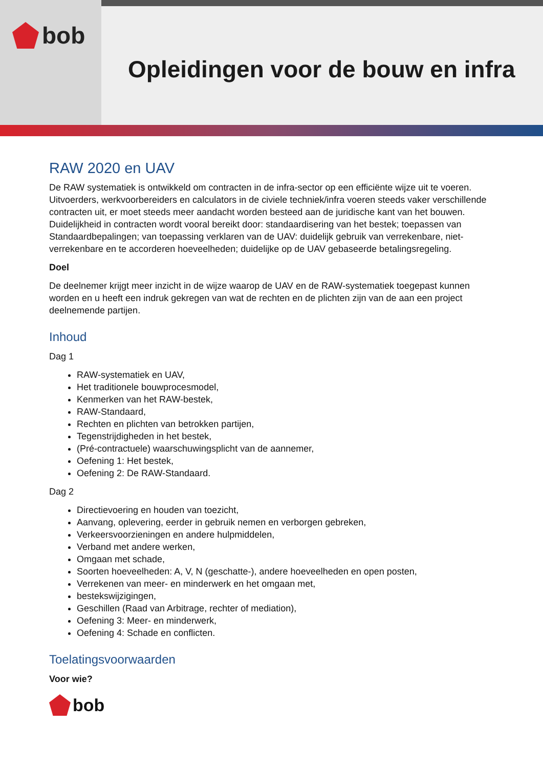bob
Opleidingen voor de bouw en infra
RAW 2020 en UAV
De RAW systematiek is ontwikkeld om contracten in de infra-sector op een efficiënte wijze uit te voeren. Uitvoerders, werkvoorbereiders en calculators in de civiele techniek/infra voeren steeds vaker verschillende contracten uit, er moet steeds meer aandacht worden besteed aan de juridische kant van het bouwen. Duidelijkheid in contracten wordt vooral bereikt door: standaardisering van het bestek; toepassen van Standaardbepalingen; van toepassing verklaren van de UAV: duidelijk gebruik van verrekenbare, niet-verrekenbare en te accorderen hoeveelheden; duidelijke op de UAV gebaseerde betalingsregeling.
Doel
De deelnemer krijgt meer inzicht in de wijze waarop de UAV en de RAW-systematiek toegepast kunnen worden en u heeft een indruk gekregen van wat de rechten en de plichten zijn van de aan een project deelnemende partijen.
Inhoud
Dag 1
RAW-systematiek en UAV,
Het traditionele bouwprocesmodel,
Kenmerken van het RAW-bestek,
RAW-Standaard,
Rechten en plichten van betrokken partijen,
Tegenstrijdigheden in het bestek,
(Pré-contractuele) waarschuwingsplicht van de aannemer,
Oefening 1: Het bestek,
Oefening 2: De RAW-Standaard.
Dag 2
Directievoering en houden van toezicht,
Aanvang, oplevering, eerder in gebruik nemen en verborgen gebreken,
Verkeersvoorzieningen en andere hulpmiddelen,
Verband met andere werken,
Omgaan met schade,
Soorten hoeveelheden: A, V, N (geschatte-), andere hoeveelheden en open posten,
Verrekenen van meer- en minderwerk en het omgaan met,
bestekswijzigingen,
Geschillen (Raad van Arbitrage, rechter of mediation),
Oefening 3: Meer- en minderwerk,
Oefening 4: Schade en conflicten.
Toelatingsvoorwaarden
Voor wie?
bob